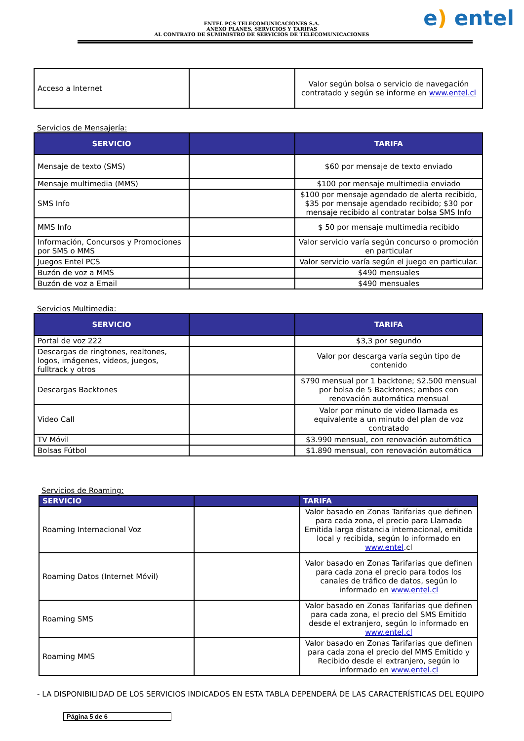e) entel
ENTEL PCS TELECOMUNICACIONES S.A.
ANEXO PLANES, SERVICIOS Y TARIFAS
AL CONTRATO DE SUMINISTRO DE SERVICIOS DE TELECOMUNICACIONES
| Acceso a Internet | | Valor según bolsa o servicio de navegación contratado y según se informe en www.entel.cl |
Servicios de Mensajería:
| SERVICIO | | TARIFA |
| --- | --- | --- |
| Mensaje de texto (SMS) | | $60 por mensaje de texto enviado |
| Mensaje multimedia (MMS) | | $100 por mensaje multimedia enviado |
| SMS Info | | $100 por mensaje agendado de alerta recibido, $35 por mensaje agendado recibido; $30 por mensaje recibido al contratar bolsa SMS Info |
| MMS Info | | $ 50 por mensaje multimedia recibido |
| Información, Concursos y Promociones por SMS o MMS | | Valor servicio varía según concurso o promoción en particular |
| Juegos Entel PCS | | Valor servicio varía según el juego en particular. |
| Buzón de voz a MMS | | $490 mensuales |
| Buzón de voz a Email | | $490 mensuales |
Servicios Multimedia:
| SERVICIO | | TARIFA |
| --- | --- | --- |
| Portal de voz 222 | | $3,3 por segundo |
| Descargas de ringtones, realtones, logos, imágenes, videos, juegos, fulltrack y otros | | Valor por descarga varía según tipo de contenido |
| Descargas Backtones | | $790 mensual por 1 backtone; $2.500 mensual por bolsa de 5 Backtones; ambos con renovación automática mensual |
| Video Call | | Valor por minuto de video llamada es equivalente a un minuto del plan de voz contratado |
| TV Móvil | | $3.990 mensual, con renovación automática |
| Bolsas Fútbol | | $1.890 mensual, con renovación automática |
Servicios de Roaming:
| SERVICIO | | TARIFA |
| --- | --- | --- |
| Roaming Internacional Voz | | Valor basado en Zonas Tarifarias que definen para cada zona, el precio para Llamada Emitida larga distancia internacional, emitida local y recibida, según lo informado en www.entel .cl |
| Roaming Datos (Internet Móvil) | | Valor basado en Zonas Tarifarias que definen para cada zona el precio para todos los canales de tráfico de datos, según lo informado en www.entel.cl |
| Roaming SMS | | Valor basado en Zonas Tarifarias que definen para cada zona, el precio del SMS Emitido desde el extranjero, según lo informado en www.entel.cl |
| Roaming MMS | | Valor basado en Zonas Tarifarias que definen para cada zona el precio del MMS Emitido y Recibido desde el extranjero, según lo informado en www.entel.cl |
- LA DISPONIBILIDAD DE LOS SERVICIOS INDICADOS EN ESTA TABLA DEPENDERÁ DE LAS CARACTERÍSTICAS DEL EQUIPO
Página 5 de 6